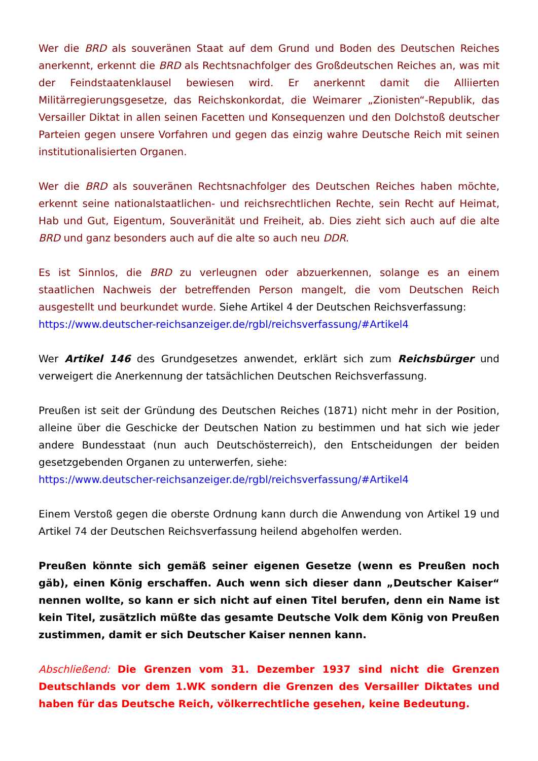Wer die BRD als souveränen Staat auf dem Grund und Boden des Deutschen Reiches anerkennt, erkennt die BRD als Rechtsnachfolger des Großdeutschen Reiches an, was mit der Feindstaatenklausel bewiesen wird. Er anerkennt damit die Alliierten Militärregierungsgesetze, das Reichskonkordat, die Weimarer „Zionisten“-Republik, das Versailler Diktat in allen seinen Facetten und Konsequenzen und den Dolchstoß deutscher Parteien gegen unsere Vorfahren und gegen das einzig wahre Deutsche Reich mit seinen institutionalisierten Organen.
Wer die BRD als souveränen Rechtsnachfolger des Deutschen Reiches haben möchte, erkennt seine nationalstaatlichen- und reichsrechtlichen Rechte, sein Recht auf Heimat, Hab und Gut, Eigentum, Souveränität und Freiheit, ab. Dies zieht sich auch auf die alte BRD und ganz besonders auch auf die alte so auch neu DDR.
Es ist Sinnlos, die BRD zu verleugnen oder abzuerkennen, solange es an einem staatlichen Nachweis der betreffenden Person mangelt, die vom Deutschen Reich ausgestellt und beurkundet wurde. Siehe Artikel 4 der Deutschen Reichsverfassung:
https://www.deutscher-reichsanzeiger.de/rgbl/reichsverfassung/#Artikel4
Wer Artikel 146 des Grundgesetzes anwendet, erklärt sich zum Reichsbürger und verweigert die Anerkennung der tatsächlichen Deutschen Reichsverfassung.
Preußen ist seit der Gründung des Deutschen Reiches (1871) nicht mehr in der Position, alleine über die Geschicke der Deutschen Nation zu bestimmen und hat sich wie jeder andere Bundesstaat (nun auch Deutschösterreich), den Entscheidungen der beiden gesetzgebenden Organen zu unterwerfen, siehe:
https://www.deutscher-reichsanzeiger.de/rgbl/reichsverfassung/#Artikel4
Einem Verstoß gegen die oberste Ordnung kann durch die Anwendung von Artikel 19 und Artikel 74 der Deutschen Reichsverfassung heilend abgeholfen werden.
Preußen könnte sich gemäß seiner eigenen Gesetze (wenn es Preußen noch gäb), einen König erschaffen. Auch wenn sich dieser dann „Deutscher Kaiser“ nennen wollte, so kann er sich nicht auf einen Titel berufen, denn ein Name ist kein Titel, zusätzlich müßte das gesamte Deutsche Volk dem König von Preußen zustimmen, damit er sich Deutscher Kaiser nennen kann.
Abschließend: Die Grenzen vom 31. Dezember 1937 sind nicht die Grenzen Deutschlands vor dem 1.WK sondern die Grenzen des Versailler Diktates und haben für das Deutsche Reich, völkerrechtliche gesehen, keine Bedeutung.